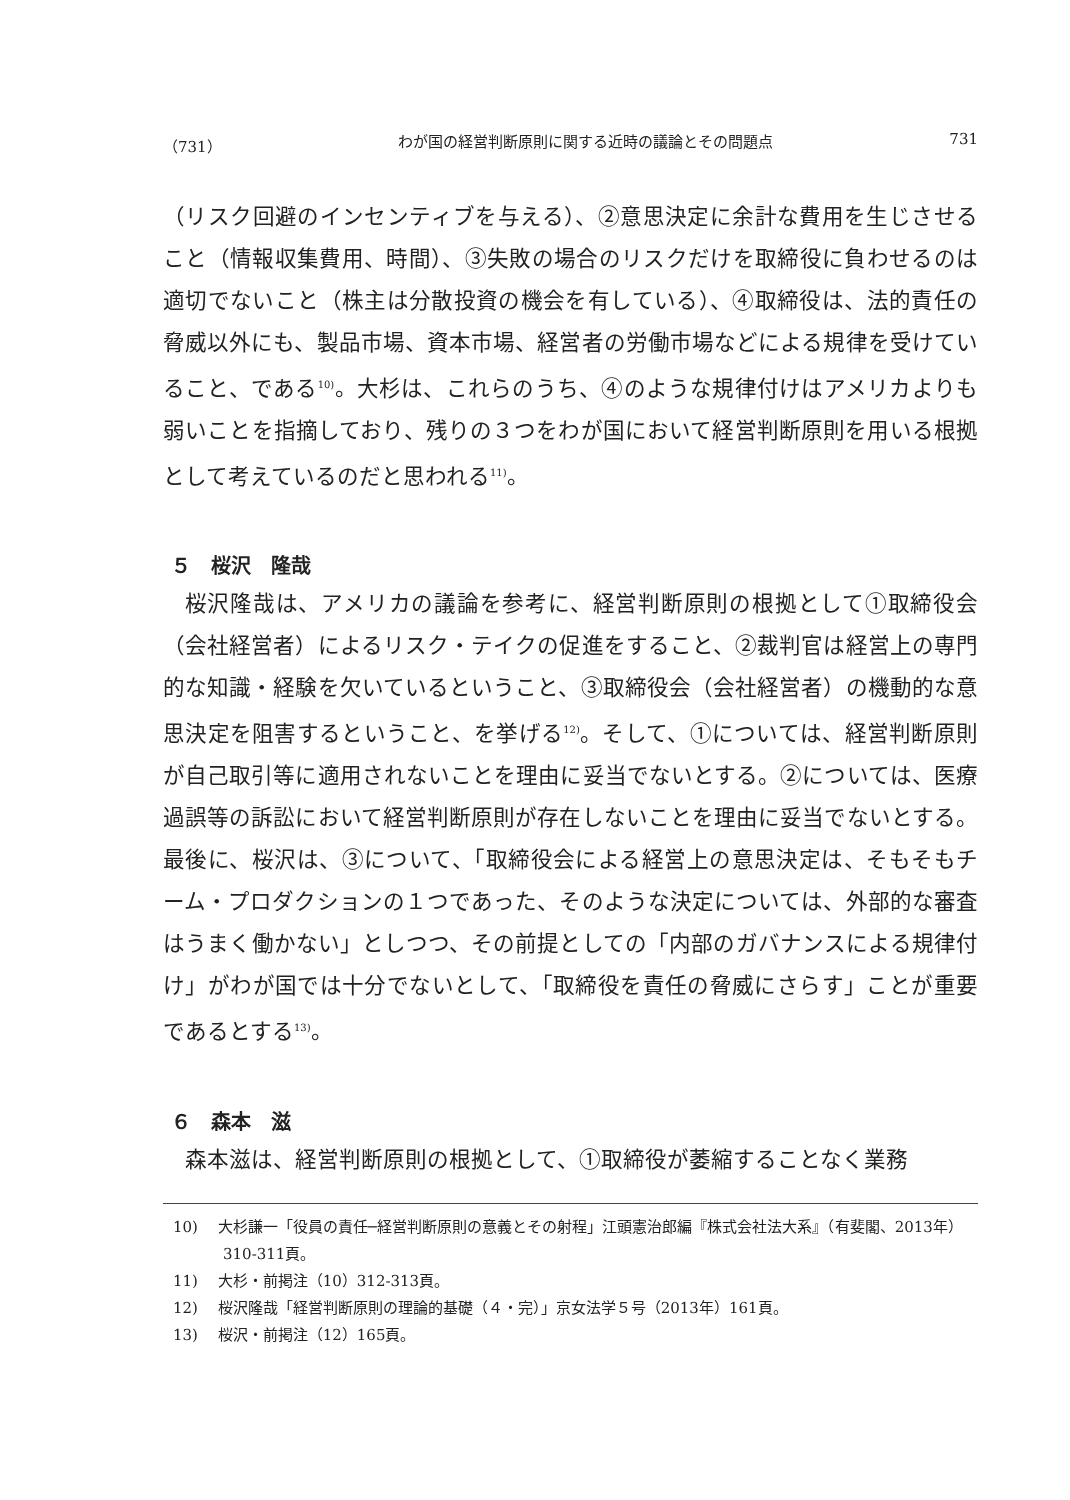（731） わが国の経営判断原則に関する近時の議論とその問題点 731
（リスク回避のインセンティブを与える）、②意思決定に余計な費用を生じさせること（情報収集費用、時間）、③失敗の場合のリスクだけを取締役に負わせるのは適切でないこと（株主は分散投資の機会を有している）、④取締役は、法的責任の脅威以外にも、製品市場、資本市場、経営者の労働市場などによる規律を受けていること、である<sup>10)</sup>。大杉は、これらのうち、④のような規律付けはアメリカよりも弱いことを指摘しており、残りの３つをわが国において経営判断原則を用いる根拠として考えているのだと思われる<sup>11)</sup>。
５　桜沢　隆哉
桜沢隆哉は、アメリカの議論を参考に、経営判断原則の根拠として①取締役会（会社経営者）によるリスク・テイクの促進をすること、②裁判官は経営上の専門的な知識・経験を欠いているということ、③取締役会（会社経営者）の機動的な意思決定を阻害するということ、を挙げる<sup>12)</sup>。そして、①については、経営判断原則が自己取引等に適用されないことを理由に妥当でないとする。②については、医療過誤等の訴訟において経営判断原則が存在しないことを理由に妥当でないとする。最後に、桜沢は、③について、「取締役会による経営上の意思決定は、そもそもチーム・プロダクションの１つであった、そのような決定については、外部的な審査はうまく働かない」としつつ、その前提としての「内部のガバナンスによる規律付け」がわが国では十分でないとして、「取締役を責任の脅威にさらす」ことが重要であるとする<sup>13)</sup>。
６　森本　滋
森本滋は、経営判断原則の根拠として、①取締役が萎縮することなく業務
10)　 大杉謙一「役員の責任─経営判断原則の意義とその射程」江頭憲治郎編『株式会社法大系』（有斐閣、2013年）310-311頁。
11)　 大杉・前掲注（10）312-313頁。
12)　 桜沢隆哉「経営判断原則の理論的基礎（４・完）」京女法学５号（2013年）161頁。
13)　 桜沢・前掲注（12）165頁。